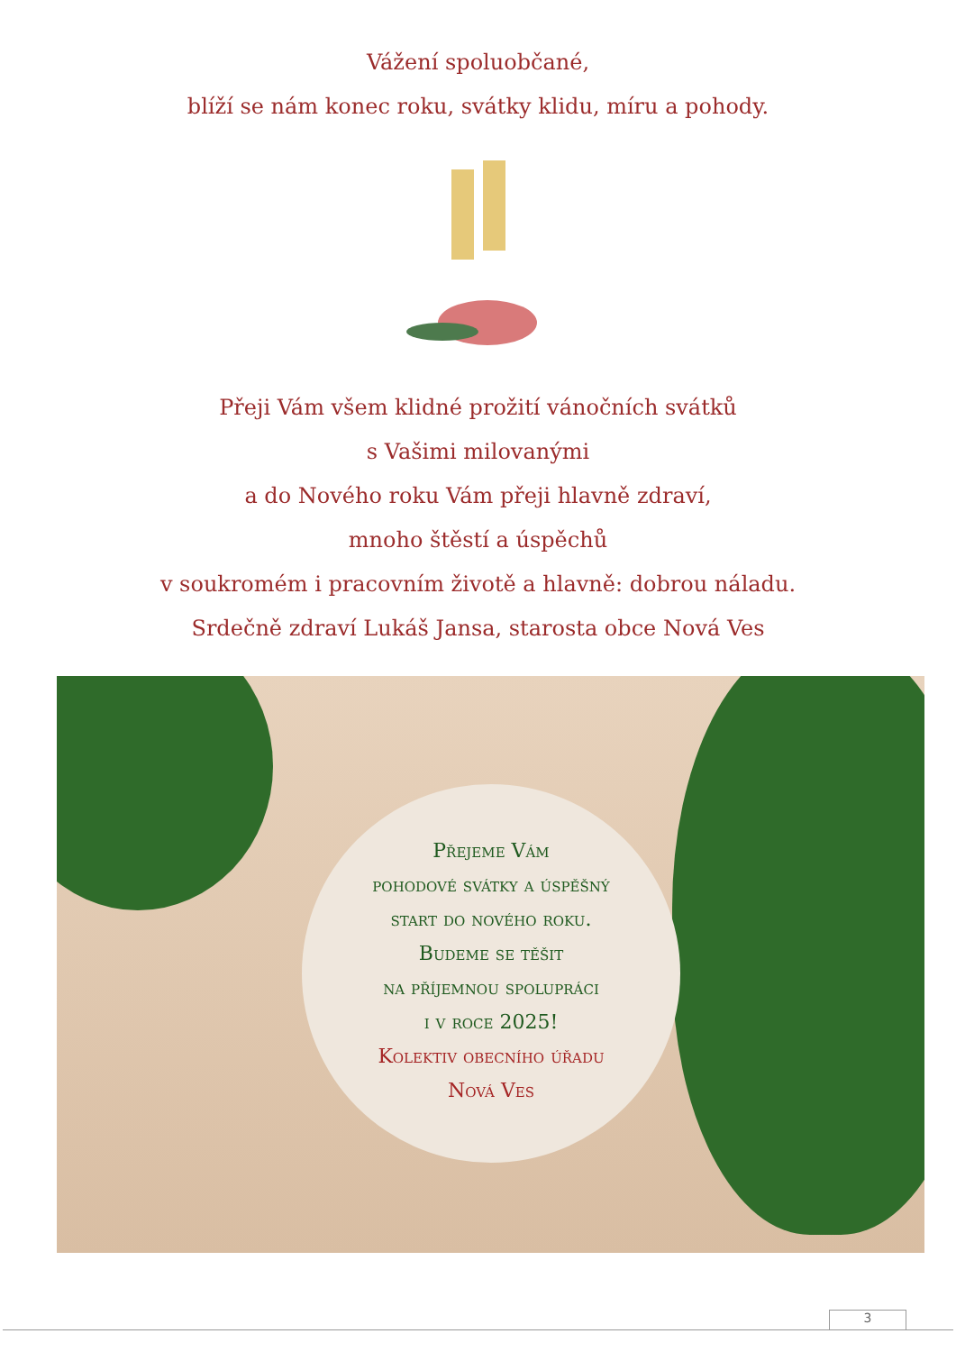Vážení spoluobčané,
blíží se nám konec roku, svátky klidu, míru a pohody.
Přeji Vám všem klidné prožití vánočních svátků
s Vašimi milovanými
a do Nového roku Vám přeji hlavně zdraví,
mnoho štěstí a úspěchů
v soukromém i pracovním životě a hlavně: dobrou náladu.
Srdečně zdraví Lukáš Jansa, starosta obce Nová Ves
Přejeme Vám
pohodové svátky a úspěšný
start do nového roku.
Budeme se těšit
na příjemnou spolupráci
i v roce 2025!
Kolektiv obecního úřadu
Nová Ves
3